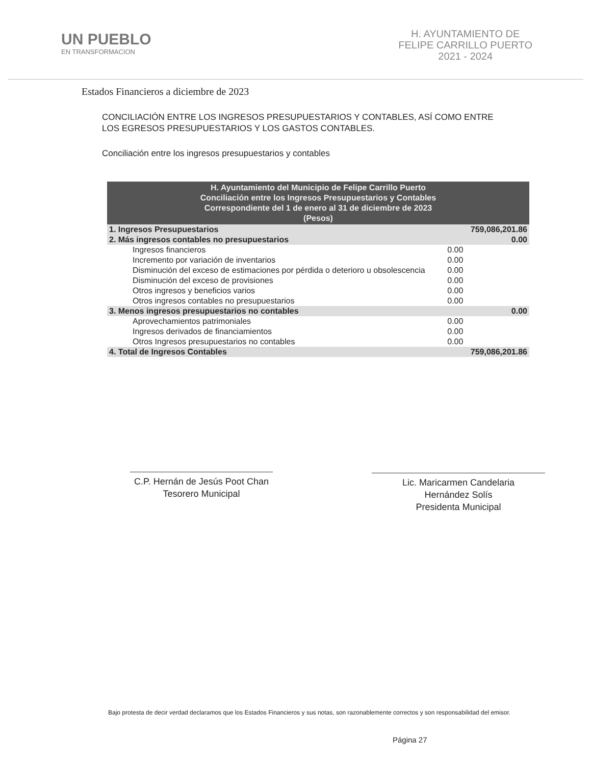UN PUEBLO
EN TRANSFORMACION
H. AYUNTAMIENTO DE
FELIPE CARRILLO PUERTO
2021 - 2024
Estados Financieros a diciembre de 2023
CONCILIACIÓN ENTRE LOS INGRESOS PRESUPUESTARIOS Y CONTABLES, ASÍ COMO ENTRE LOS EGRESOS PRESUPUESTARIOS Y LOS GASTOS CONTABLES.
Conciliación entre los ingresos presupuestarios y contables
| H. Ayuntamiento del Municipio de Felipe Carrillo Puerto Conciliación entre los Ingresos Presupuestarios y Contables Correspondiente del 1 de enero al 31 de diciembre de 2023 (Pesos) | | |
| --- | --- | --- |
| 1. Ingresos Presupuestarios | | 759,086,201.86 |
| 2. Más ingresos contables no presupuestarios | | 0.00 |
| Ingresos financieros | 0.00 | |
| Incremento por variación de inventarios | 0.00 | |
| Disminución del exceso de estimaciones por pérdida o deterioro u obsolescencia | 0.00 | |
| Disminución del exceso de provisiones | 0.00 | |
| Otros ingresos y beneficios varios | 0.00 | |
| Otros ingresos contables no presupuestarios | 0.00 | |
| 3. Menos ingresos presupuestarios no contables | | 0.00 |
| Aprovechamientos patrimoniales | 0.00 | |
| Ingresos derivados de financiamientos | 0.00 | |
| Otros Ingresos presupuestarios no contables | 0.00 | |
| 4. Total de Ingresos Contables | | 759,086,201.86 |
C.P. Hernán de Jesús Poot Chan
Tesorero Municipal
Lic. Maricarmen Candelaria
Hernández Solís
Presidenta Municipal
Bajo protesta de decir verdad declaramos que los Estados Financieros y sus notas, son razonablemente correctos y son responsabilidad del emisor.
Página 27